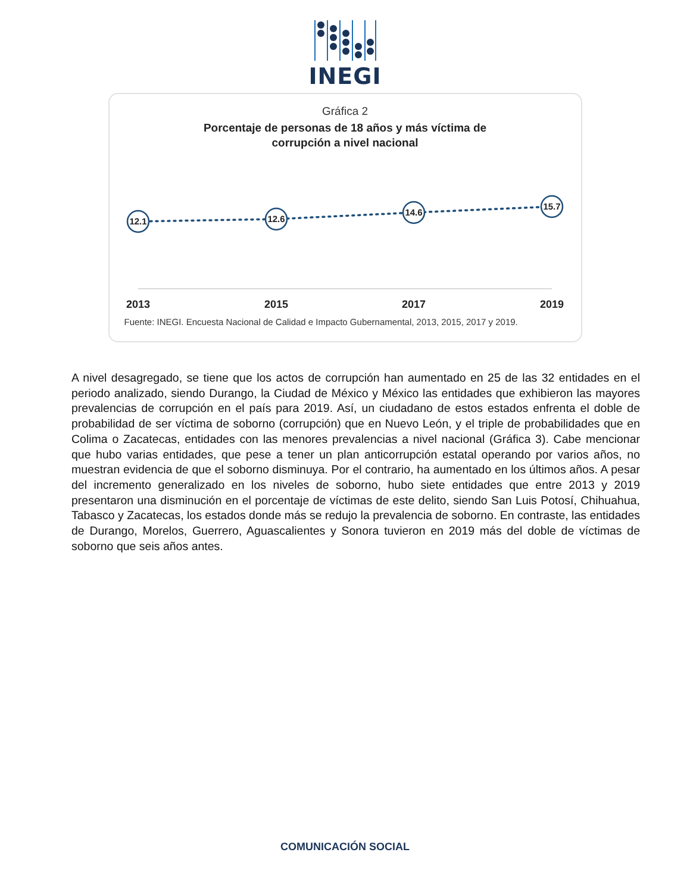INEGI
Gráfica 2
Porcentaje de personas de 18 años y más víctima de
corrupción a nivel nacional
12.1
12.6
14.6
15.7
2013
2015
2017
2019
Fuente: INEGI. Encuesta Nacional de Calidad e Impacto Gubernamental, 2013, 2015, 2017 y 2019.
A nivel desagregado, se tiene que los actos de corrupción han aumentado en 25 de las 32 entidades en el periodo analizado, siendo Durango, la Ciudad de México y México las entidades que exhibieron las mayores prevalencias de corrupción en el país para 2019. Así, un ciudadano de estos estados enfrenta el doble de probabilidad de ser víctima de soborno (corrupción) que en Nuevo León, y el triple de probabilidades que en Colima o Zacatecas, entidades con las menores prevalencias a nivel nacional (Gráfica 3). Cabe mencionar que hubo varias entidades, que pese a tener un plan anticorrupción estatal operando por varios años, no muestran evidencia de que el soborno disminuya. Por el contrario, ha aumentado en los últimos años. A pesar del incremento generalizado en los niveles de soborno, hubo siete entidades que entre 2013 y 2019 presentaron una disminución en el porcentaje de víctimas de este delito, siendo San Luis Potosí, Chihuahua, Tabasco y Zacatecas, los estados donde más se redujo la prevalencia de soborno. En contraste, las entidades de Durango, Morelos, Guerrero, Aguascalientes y Sonora tuvieron en 2019 más del doble de víctimas de soborno que seis años antes.
COMUNICACIÓN SOCIAL